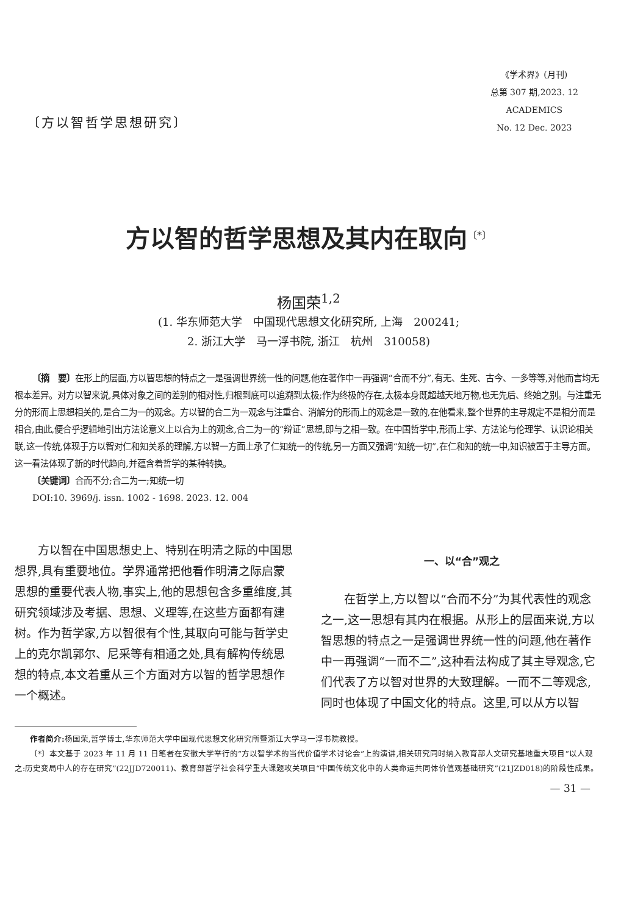〔方以智哲学思想研究〕
《学术界》(月刊)
总第 307 期,2023. 12
ACADEMICS
No. 12 Dec. 2023
方以智的哲学思想及其内在取向<sup>〔*〕</sup>
杨国荣<sup>1,2</sup>
(1. 华东师范大学　中国现代思想文化研究所, 上海　200241;
2. 浙江大学　马一浮书院, 浙江　杭州　310058)
〔摘　要〕在形上的层面,方以智思想的特点之一是强调世界统一性的问题,他在著作中一再强调“合而不分”,有无、生死、古今、一多等等,对他而言均无根本差异。对方以智来说,具体对象之间的差别的相对性,归根到底可以追溯到太极;作为终极的存在,太极本身既超越天地万物,也无先后、终始之别。与注重无分的形而上思想相关的,是合二为一的观念。方以智的合二为一观念与注重合、消解分的形而上的观念是一致的,在他看来,整个世界的主导规定不是相分而是相合,由此,便合乎逻辑地引出方法论意义上以合为上的观念,合二为一的“辩证”思想,即与之相一致。在中国哲学中,形而上学、方法论与伦理学、认识论相关联,这一传统,体现于方以智对仁和知关系的理解,方以智一方面上承了仁知统一的传统,另一方面又强调“知统一切”,在仁和知的统一中,知识被置于主导方面。这一看法体现了新的时代趋向,并蕴含着哲学的某种转换。
〔关键词〕合而不分;合二为一;知统一切
DOI:10. 3969/j. issn. 1002 - 1698. 2023. 12. 004
方以智在中国思想史上、特别在明清之际的中国思想界,具有重要地位。学界通常把他看作明清之际启蒙思想的重要代表人物,事实上,他的思想包含多重维度,其研究领域涉及考据、思想、义理等,在这些方面都有建树。作为哲学家,方以智很有个性,其取向可能与哲学史上的克尔凯郭尔、尼采等有相通之处,具有解构传统思想的特点,本文着重从三个方面对方以智的哲学思想作一个概述。
一、以“合”观之
在哲学上,方以智以“合而不分”为其代表性的观念之一,这一思想有其内在根据。从形上的层面来说,方以智思想的特点之一是强调世界统一性的问题,他在著作中一再强调“一而不二”,这种看法构成了其主导观念,它们代表了方以智对世界的大致理解。一而不二等观念,同时也体现了中国文化的特点。这里,可以从方以智
作者简介: 杨国荣,哲学博士,华东师范大学中国现代思想文化研究所暨浙江大学马一浮书院教授。
〔*〕本文基于 2023 年 11 月 11 日笔者在安徽大学举行的“方以智学术的当代价值学术讨论会”上的演讲,相关研究同时纳入教育部人文研究基地重大项目“以人观之:历史变局中人的存在研究”(22JJD720011)、教育部哲学社会科学重大课题攻关项目“中国传统文化中的人类命运共同体价值观基础研究”(21JZD018)的阶段性成果。
— 31 —